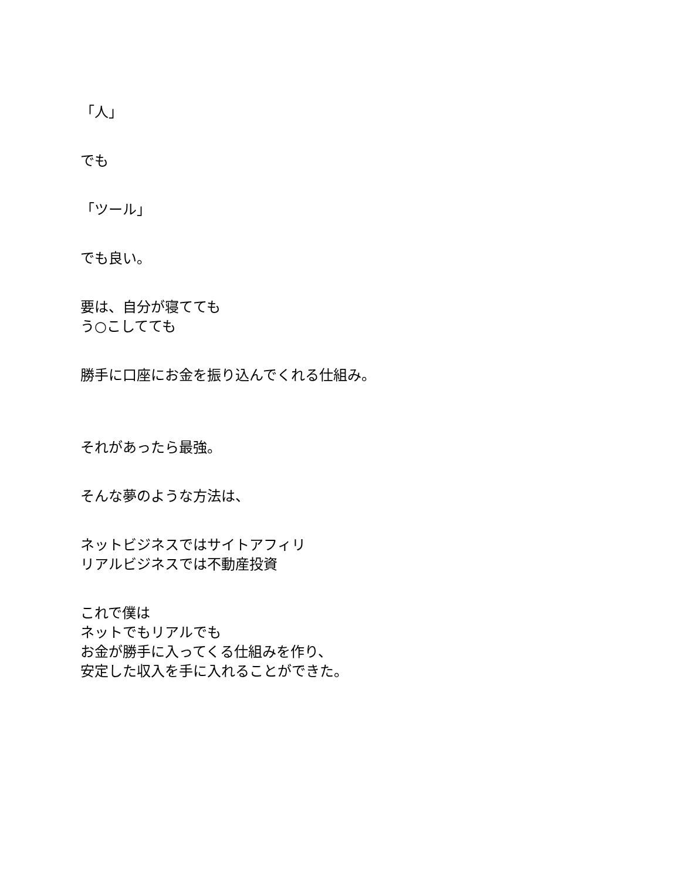「人」
でも
「ツール」
でも良い。
要は、自分が寝てても
う○こしてても
勝手に口座にお金を振り込んでくれる仕組み。
それがあったら最強。
そんな夢のような方法は、
ネットビジネスではサイトアフィリ
リアルビジネスでは不動産投資
これで僕は
ネットでもリアルでも
お金が勝手に入ってくる仕組みを作り、
安定した収入を手に入れることができた。